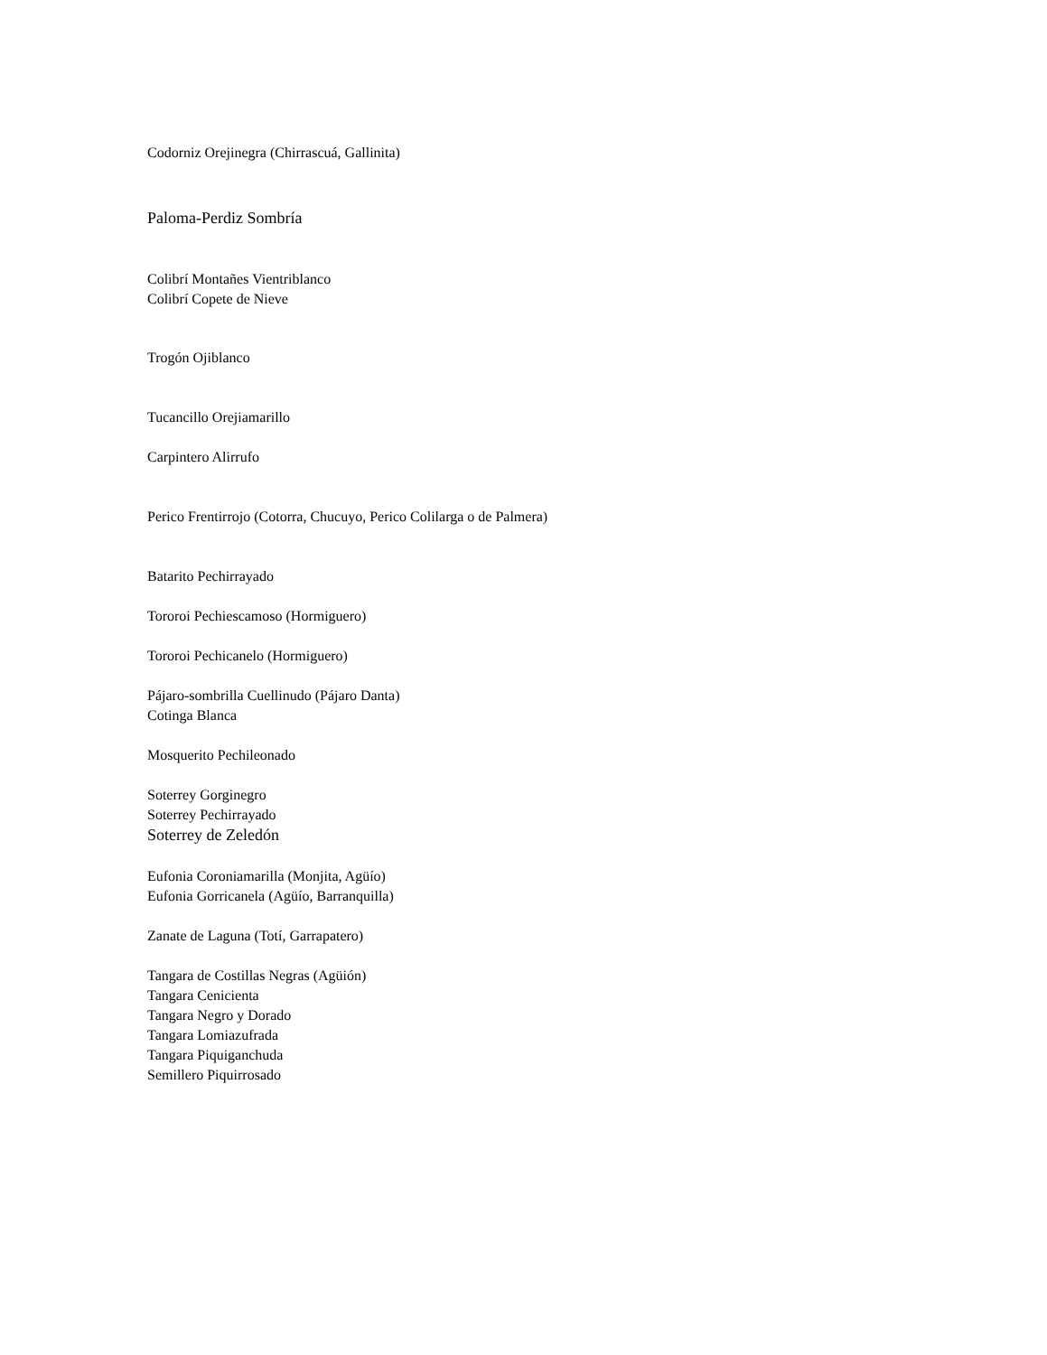Codorniz Orejinegra (Chirrascuá, Gallinita)
Paloma-Perdiz Sombría
Colibrí Montañes Vientriblanco
Colibrí Copete de Nieve
Trogón Ojiblanco
Tucancillo Orejiamarillo
Carpintero Alirrufo
Perico Frentirrojo (Cotorra, Chucuyo, Perico Colilarga o de Palmera)
Batarito Pechirrayado
Tororoi Pechiescamoso (Hormiguero)
Tororoi Pechicanelo (Hormiguero)
Pájaro-sombrilla Cuellinudo (Pájaro Danta)
Cotinga Blanca
Mosquerito Pechileonado
Soterrey Gorginegro
Soterrey Pechirrayado
Soterrey de Zeledón
Eufonia Coroniamarilla (Monjita, Agüío)
Eufonia Gorricanela (Agüío, Barranquilla)
Zanate de Laguna (Totí, Garrapatero)
Tangara de Costillas Negras (Agüión)
Tangara Cenicienta
Tangara Negro y Dorado
Tangara Lomiazufrada
Tangara Piquiganchuda
Semillero Piquirrosado